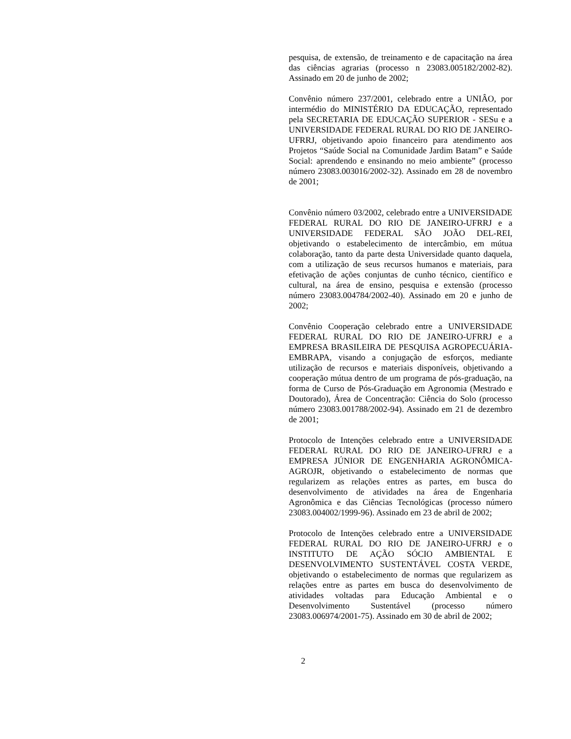pesquisa, de extensão, de treinamento e de capacitação na área das ciências agrarias (processo n 23083.005182/2002-82). Assinado em 20 de junho de 2002;
Convênio número 237/2001, celebrado entre a UNIÂO, por intermédio do MINISTÉRIO DA EDUCAÇÃO, representado pela SECRETARIA DE EDUCAÇÃO SUPERIOR - SESu e a UNIVERSIDADE FEDERAL RURAL DO RIO DE JANEIRO-UFRRJ, objetivando apoio financeiro para atendimento aos Projetos “Saúde Social na Comunidade Jardim Batam” e Saúde Social: aprendendo e ensinando no meio ambiente” (processo número 23083.003016/2002-32). Assinado em 28 de novembro de 2001;
Convênio número 03/2002, celebrado entre a UNIVERSIDADE FEDERAL RURAL DO RIO DE JANEIRO-UFRRJ e a UNIVERSIDADE FEDERAL SÃO JOÃO DEL-REI, objetivando o estabelecimento de intercâmbio, em mútua colaboração, tanto da parte desta Universidade quanto daquela, com a utilização de seus recursos humanos e materiais, para efetivação de ações conjuntas de cunho técnico, científico e cultural, na área de ensino, pesquisa e extensão (processo número 23083.004784/2002-40). Assinado em 20 e junho de 2002;
Convênio Cooperação celebrado entre a UNIVERSIDADE FEDERAL RURAL DO RIO DE JANEIRO-UFRRJ e a EMPRESA BRASILEIRA DE PESQUISA AGROPECUÁRIA-EMBRAPA, visando a conjugação de esforços, mediante utilização de recursos e materiais disponíveis, objetivando a cooperação mútua dentro de um programa de pós-graduação, na forma de Curso de Pós-Graduação em Agronomia (Mestrado e Doutorado), Área de Concentração: Ciência do Solo (processo número 23083.001788/2002-94). Assinado em 21 de dezembro de 2001;
Protocolo de Intenções celebrado entre a UNIVERSIDADE FEDERAL RURAL DO RIO DE JANEIRO-UFRRJ e a EMPRESA JÚNIOR DE ENGENHARIA AGRONÔMICA-AGROJR, objetivando o estabelecimento de normas que regularizem as relações entres as partes, em busca do desenvolvimento de atividades na área de Engenharia Agronômica e das Ciências Tecnológicas (processo número 23083.004002/1999-96). Assinado em 23 de abril de 2002;
Protocolo de Intenções celebrado entre a UNIVERSIDADE FEDERAL RURAL DO RIO DE JANEIRO-UFRRJ e o INSTITUTO DE AÇÃO SÓCIO AMBIENTAL E DESENVOLVIMENTO SUSTENTÁVEL COSTA VERDE, objetivando o estabelecimento de normas que regularizem as relações entre as partes em busca do desenvolvimento de atividades voltadas para Educação Ambiental e o Desenvolvimento Sustentável (processo número 23083.006974/2001-75). Assinado em 30 de abril de 2002;
2